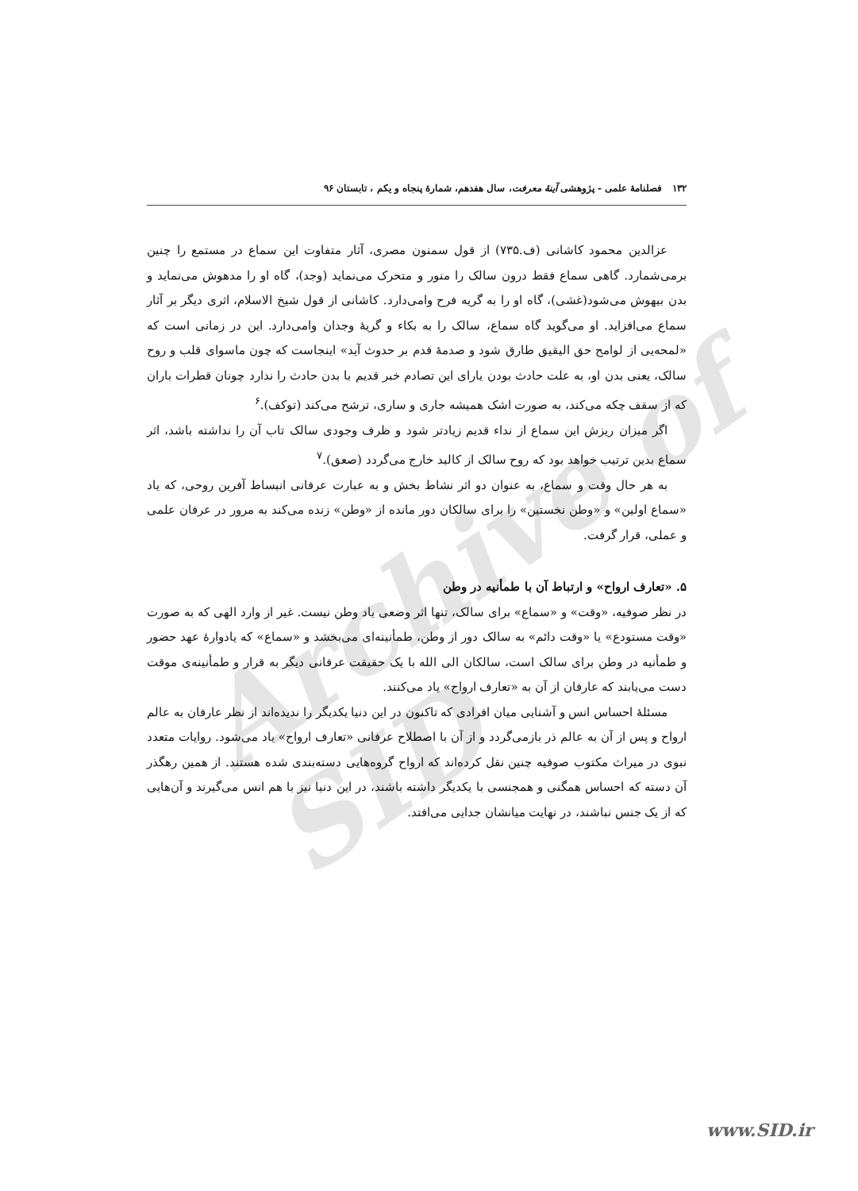Archive of SID
۱۳۲ فصلنامهٔ علمی - پژوهشی آینهٔ معرفت، سال هفدهم، شمارهٔ پنجاه و یکم ، تابستان ۹۶
عزالدین محمود کاشانی (ف.۷۳۵) از قول سمنون مصری، آثار متفاوت این سماع در مستمع را چنین برمی‌شمارد. گاهی سماع فقط درون سالک را منور و متحرک می‌نماید (وجد)، گاه او را مدهوش می‌نماید و بدن بیهوش می‌شود(غشی)، گاه او را به گریه فرح وامی‌دارد. کاشانی از قول شیخ الاسلام، اثری دیگر بر آثار سماع می‌افزاید. او می‌گوید گاه سماع، سالک را به بکاء و گریهٔ وجدان وامی‌دارد. این در زمانی است که «لمحه‌یی از لوامح حق الیقیق طارق شود و صدمهٔ قدم بر حدوث آید» اینجاست که چون ماسوای قلب و روح سالک، یعنی بدن او، به علت حادث بودن یارای این تصادم خبر قدیم با بدن حادث را ندارد چونان قطرات باران که از سقف چکه می‌کند، به صورت اشک همیشه جاری و ساری، ترشح می‌کند (توکف).<sup>۶</sup>
اگر میزان ریزش این سماع از نداء قدیم زیادتر شود و ظرف وجودی سالک تاب آن را نداشته باشد، اثر سماع بدین ترتیب خواهد بود که روح سالک از کالبد خارج می‌گردد (صعق).<sup>۷</sup>
به هر حال وقت و سماع، به عنوان دو اثر نشاط بخش و به عبارت عرفانی انبساط آفرین روحی، که یاد «سماع اولین» و «وطن نخستین» را برای سالکان دور مانده از «وطن» زنده می‌کند به مرور در عرفان علمی و عملی، قرار گرفت.
۵. «تعارف ارواح» و ارتباط آن با طمأنیه در وطن
در نظر صوفیه، «وقت» و «سماع» برای سالک، تنها اثر وضعی یاد وطن نیست. غیر از وارد الهی که به صورت «وقت مستودع» یا «وقت دائم» به سالک دور از وطن، طمأنینه‌ای می‌بخشد و «سماع» که یادوارهٔ عهد حضور و طمأنیه در وطن برای سالک است، سالکان الی الله با یک حقیقت عرفانی دیگر به قرار و طمأنینه‌ی موقت دست می‌یابند که عارفان از آن به «تعارف ارواح» یاد می‌کنند.
مسئلهٔ احساس انس و آشنایی میان افرادی که تاکنون در این دنیا یکدیگر را ندیده‌اند از نظر عارفان به عالم ارواح و پس از آن به عالم ذر بازمی‌گردد و از آن با اصطلاح عرفانی «تعارف ارواح» یاد می‌شود. روایات متعدد نبوی در میراث مکتوب صوفیه چنین نقل کرده‌اند که ارواح گروه‌هایی دسته‌بندی شده هستند. از همین رهگذر آن دسته که احساس همگنی و همجنسی با یکدیگر داشته باشند، در این دنیا نیز با هم انس می‌گیرند و آن‌هایی که از یک جنس نباشند، در نهایت میانشان جدایی می‌افتد.
www.SID.ir